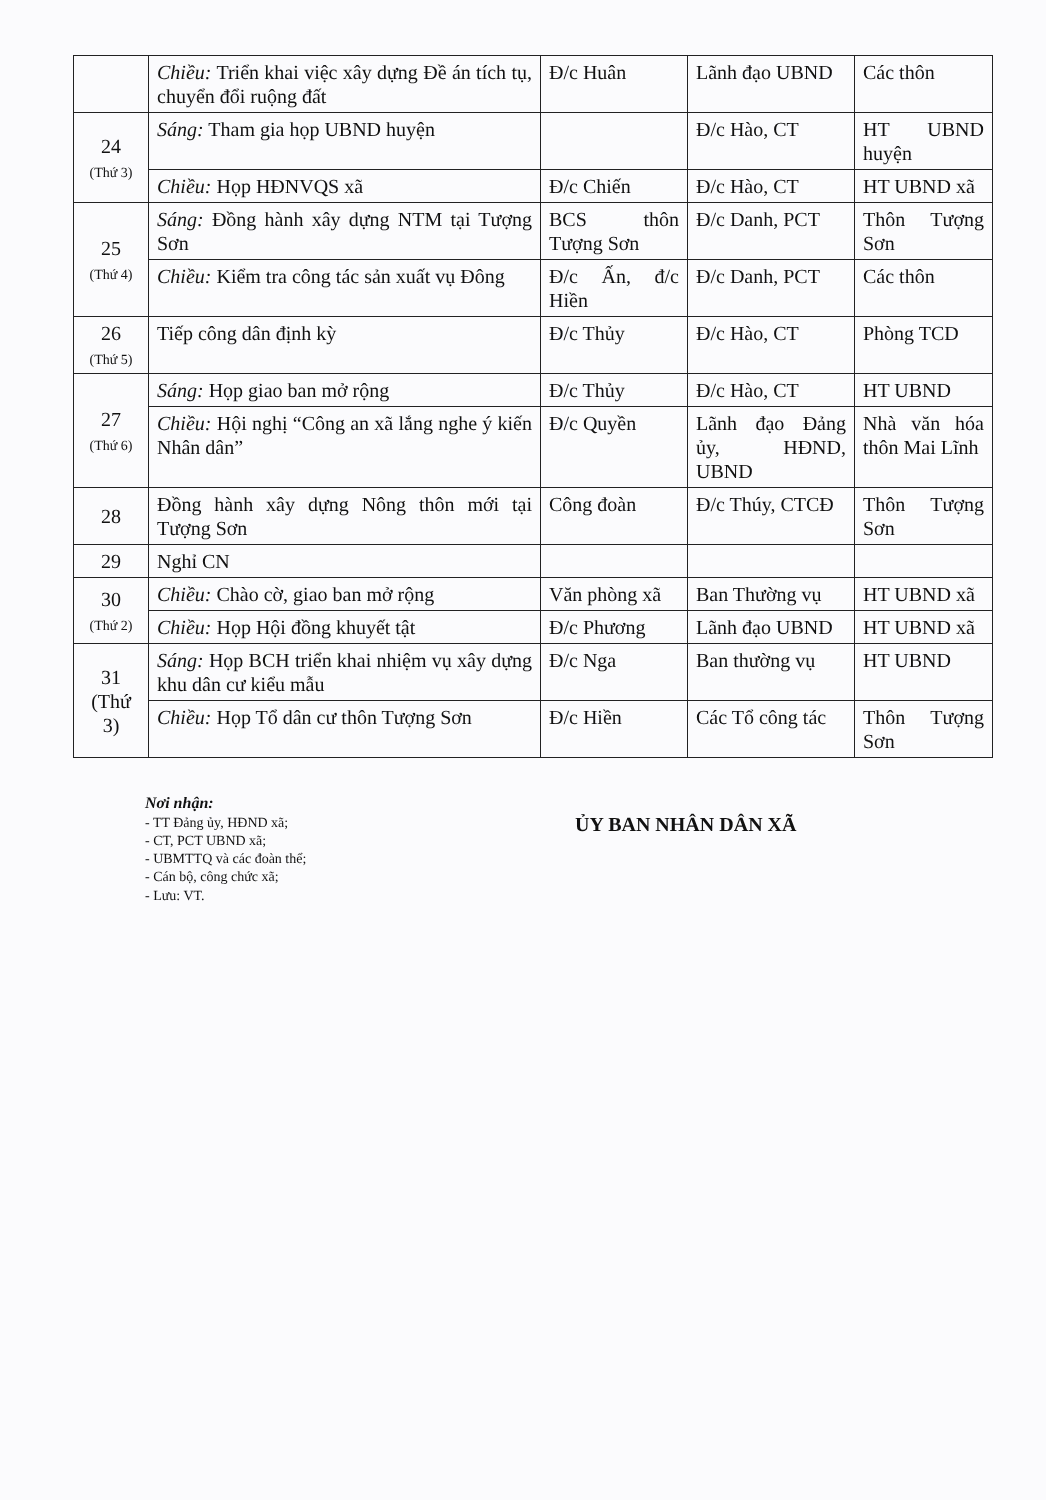| | Chiều: Triển khai việc xây dựng Đề án tích tụ, chuyển đổi ruộng đất | Đ/c Huân | Lãnh đạo UBND | Các thôn |
| 24 (Thứ 3) | Sáng: Tham gia họp UBND huyện | | Đ/c Hào, CT | HT UBND huyện |
| | Chiều: Họp HĐNVQS xã | Đ/c Chiến | Đ/c Hào, CT | HT UBND xã |
| 25 (Thứ 4) | Sáng: Đồng hành xây dựng NTM tại Tượng Sơn | BCS thôn Tượng Sơn | Đ/c Danh, PCT | Thôn Tượng Sơn |
| | Chiều: Kiểm tra công tác sản xuất vụ Đông | Đ/c Ấn, đ/c Hiền | Đ/c Danh, PCT | Các thôn |
| 26 (Thứ 5) | Tiếp công dân định kỳ | Đ/c Thủy | Đ/c Hào, CT | Phòng TCD |
| 27 (Thứ 6) | Sáng: Họp giao ban mở rộng | Đ/c Thủy | Đ/c Hào, CT | HT UBND |
| | Chiều: Hội nghị “Công an xã lắng nghe ý kiến Nhân dân” | Đ/c Quyền | Lãnh đạo Đảng ủy, HĐND, UBND | Nhà văn hóa thôn Mai Lĩnh |
| 28 | Đồng hành xây dựng Nông thôn mới tại Tượng Sơn | Công đoàn | Đ/c Thúy, CTCĐ | Thôn Tượng Sơn |
| 29 | Nghỉ CN | | | |
| 30 (Thứ 2) | Chiều: Chào cờ, giao ban mở rộng | Văn phòng xã | Ban Thường vụ | HT UBND xã |
| | Chiều: Họp Hội đồng khuyết tật | Đ/c Phương | Lãnh đạo UBND | HT UBND xã |
| 31 (Thứ 3) | Sáng: Họp BCH triển khai nhiệm vụ xây dựng khu dân cư kiểu mẫu | Đ/c Nga | Ban thường vụ | HT UBND |
| | Chiều: Họp Tổ dân cư thôn Tượng Sơn | Đ/c Hiền | Các Tổ công tác | Thôn Tượng Sơn |
Nơi nhận:
- TT Đảng ủy, HĐND xã;
- CT, PCT UBND xã;
- UBMTTQ và các đoàn thể;
- Cán bộ, công chức xã;
- Lưu: VT.
ỦY BAN NHÂN DÂN XÃ